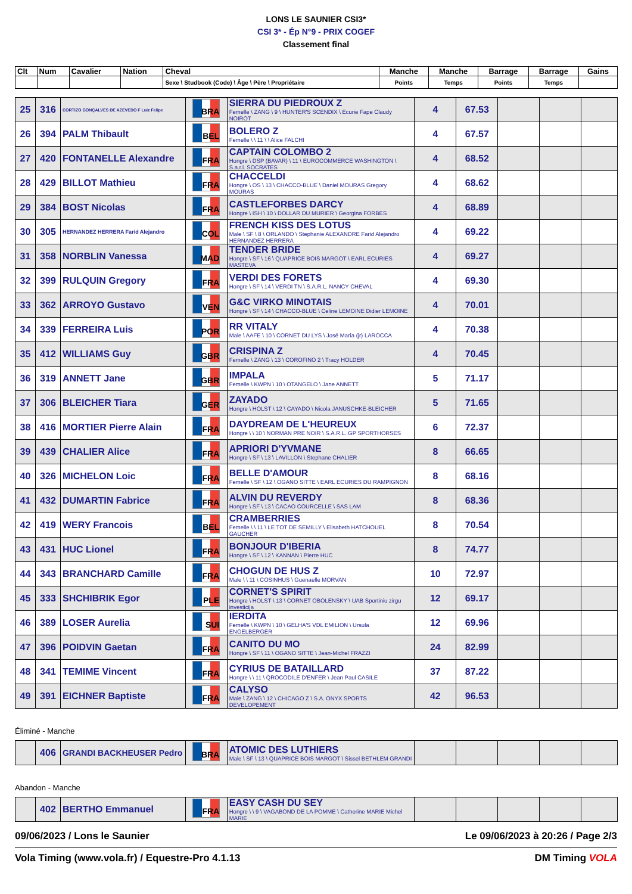LONS LE SAUNIER CSI3*
CSI 3* - Ép N°9 - PRIX COGEF
Classement final
| Clt | Num | Cavalier | Nation | Cheval | Manche | Manche | Barrage | Barrage | Gains |
| --- | --- | --- | --- | --- | --- | --- | --- | --- | --- |
| | | | | Sexe \ Studbook (Code) \ Âge \ Père \ Propriétaire | Points | Temps | Points | Temps | |
| 25 | 316 | CORTIZO GONÇALVES DE AZEVEDO F Luiz Felipe | BRA | SIERRA DU PIEDROUX Z Femelle \ ZANG \ 9 \ HUNTER'S SCENDIX \ Ecurie Fape Claudy NOIROT | 4 | 67.53 | | | |
| 26 | 394 | PALM Thibault | BEL | BOLERO Z Femelle \ \ 11 \ \ Alice FALCHI | 4 | 67.57 | | | |
| 27 | 420 | FONTANELLE Alexandre | FRA | CAPTAIN COLOMBO 2 Hongre \ DSP (BAVAR) \ 11 \ EUROCOMMERCE WASHINGTON \ S.a.r.l. SOCRATES | 4 | 68.52 | | | |
| 28 | 429 | BILLOT Mathieu | FRA | CHACCELDI Hongre \ OS \ 13 \ CHACCO-BLUE \ Daniel MOURAS Gregory MOURAS | 4 | 68.62 | | | |
| 29 | 384 | BOST Nicolas | FRA | CASTLEFORBES DARCY Hongre \ ISH \ 10 \ DOLLAR DU MURIER \ Georgina FORBES | 4 | 68.89 | | | |
| 30 | 305 | HERNANDEZ HERRERA Farid Alejandro | COL | FRENCH KISS DES LOTUS Male \ SF \ 8 \ ORLANDO \ Stephanie ALEXANDRE Farid Alejandro HERNANDEZ HERRERA | 4 | 69.22 | | | |
| 31 | 358 | NORBLIN Vanessa | MAD | TENDER BRIDE Hongre \ SF \ 16 \ QUAPRICE BOIS MARGOT \ EARL ECURIES MASTEVA | 4 | 69.27 | | | |
| 32 | 399 | RULQUIN Gregory | FRA | VERDI DES FORETS Hongre \ SF \ 14 \ VERDI TN \ S.A.R.L. NANCY CHEVAL | 4 | 69.30 | | | |
| 33 | 362 | ARROYO Gustavo | VEN | G&C VIRKO MINOTAIS Hongre \ SF \ 14 \ CHACCO-BLUE \ Celine LEMOINE Didier LEMOINE | 4 | 70.01 | | | |
| 34 | 339 | FERREIRA Luis | POR | RR VITALY Male \ AAFE \ 10 \ CORNET DU LYS \ José María (jr) LAROCCA | 4 | 70.38 | | | |
| 35 | 412 | WILLIAMS Guy | GBR | CRISPINA Z Femelle \ ZANG \ 13 \ COROFINO 2 \ Tracy HOLDER | 4 | 70.45 | | | |
| 36 | 319 | ANNETT Jane | GBR | IMPALA Femelle \ KWPN \ 10 \ OTANGELO \ Jane ANNETT | 5 | 71.17 | | | |
| 37 | 306 | BLEICHER Tiara | GER | ZAYADO Hongre \ HOLST \ 12 \ CAYADO \ Nicola JANUSCHKE-BLEICHER | 5 | 71.65 | | | |
| 38 | 416 | MORTIER Pierre Alain | FRA | DAYDREAM DE L'HEUREUX Hongre \ \ 10 \ NORMAN PRE NOIR \ S.A.R.L. GP SPORTHORSES | 6 | 72.37 | | | |
| 39 | 439 | CHALIER Alice | FRA | APRIORI D'YVMANE Hongre \ SF \ 13 \ LAVILLON \ Stephane CHALIER | 8 | 66.65 | | | |
| 40 | 326 | MICHELON Loic | FRA | BELLE D'AMOUR Femelle \ SF \ 12 \ OGANO SITTE \ EARL ECURIES DU RAMPIGNON | 8 | 68.16 | | | |
| 41 | 432 | DUMARTIN Fabrice | FRA | ALVIN DU REVERDY Hongre \ SF \ 13 \ CACAO COURCELLE \ SAS LAM | 8 | 68.36 | | | |
| 42 | 419 | WERY Francois | BEL | CRAMBERRIES Femelle \ \ 11 \ LE TOT DE SEMILLY \ Elisabeth HATCHOUEL GAUCHER | 8 | 70.54 | | | |
| 43 | 431 | HUC Lionel | FRA | BONJOUR D'IBERIA Hongre \ SF \ 12 \ KANNAN \ Pierre HUC | 8 | 74.77 | | | |
| 44 | 343 | BRANCHARD Camille | FRA | CHOGUN DE HUS Z Male \ \ 11 \ COSINHUS \ Guenaelle MORVAN | 10 | 72.97 | | | |
| 45 | 333 | SHCHIBRIK Egor | PLE | CORNET'S SPIRIT Hongre \ HOLST \ 13 \ CORNET OBOLENSKY \ UAB Sportiniu zirgu investicija | 12 | 69.17 | | | |
| 46 | 389 | LOSER Aurelia | SUI | IERDITA Femelle \ KWPN \ 10 \ GELHA'S VDL EMILION \ Ursula ENGELBERGER | 12 | 69.96 | | | |
| 47 | 396 | POIDVIN Gaetan | FRA | CANITO DU MO Hongre \ SF \ 11 \ OGANO SITTE \ Jean-Michel FRAZZI | 24 | 82.99 | | | |
| 48 | 341 | TEMIME Vincent | FRA | CYRIUS DE BATAILLARD Hongre \ \ 11 \ QROCODILE D'ENFER \ Jean Paul CASILE | 37 | 87.22 | | | |
| 49 | 391 | EICHNER Baptiste | FRA | CALYSO Male \ ZANG \ 12 \ CHICAGO Z \ S.A. ONYX SPORTS DEVELOPEMENT | 42 | 96.53 | | | |
Éliminé - Manche
| | 406 | GRANDI BACKHEUSER Pedro | BRA | ATOMIC DES LUTHIERS Male \ SF \ 13 \ QUAPRICE BOIS MARGOT \ Sissel BETHLEM GRANDI | | | | | |
Abandon - Manche
| | 402 | BERTHO Emmanuel | FRA | EASY CASH DU SEY Hongre \ \ 9 \ VAGABOND DE LA POMME \ Catherine MARIE Michel MARIE | | | | | |
09/06/2023 / Lons le Saunier Le 09/06/2023 à 20:26 / Page 2/3
Vola Timing (www.vola.fr) / Equestre-Pro 4.1.13 DM Timing VOLA